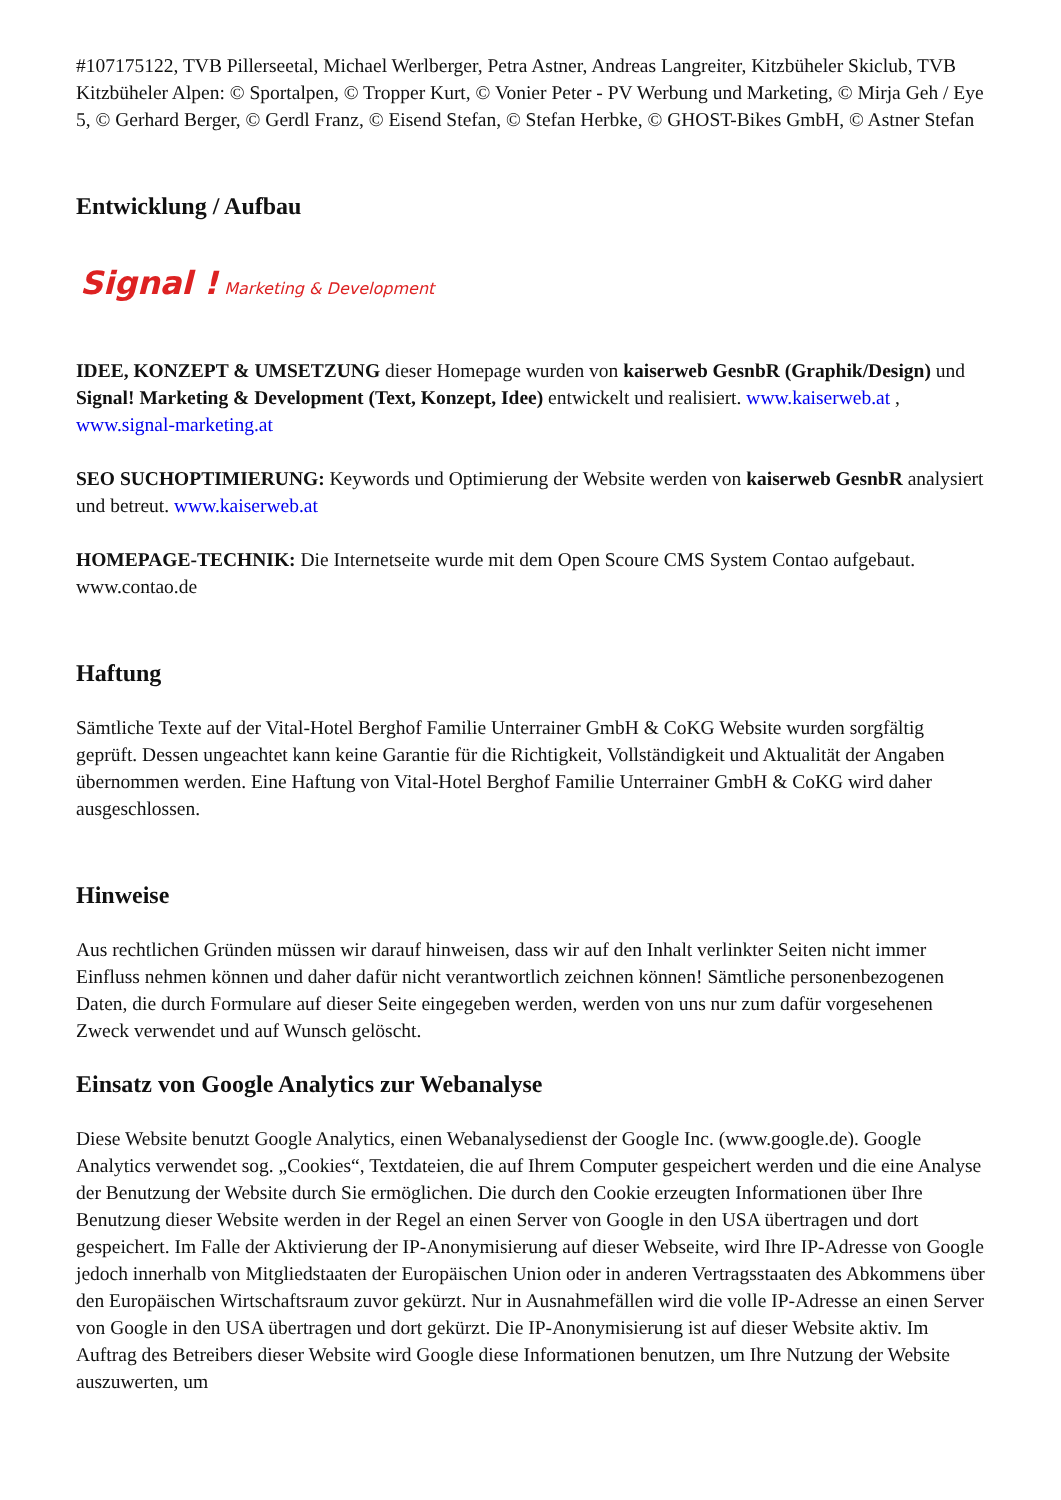#107175122, TVB Pillerseetal, Michael Werlberger, Petra Astner, Andreas Langreiter, Kitzbüheler Skiclub, TVB Kitzbüheler Alpen: © Sportalpen, © Tropper Kurt, © Vonier Peter - PV Werbung und Marketing, © Mirja Geh / Eye 5, © Gerhard Berger, © Gerdl Franz, © Eisend Stefan, © Stefan Herbke, © GHOST-Bikes GmbH, © Astner Stefan
Entwicklung / Aufbau
Signal ! Marketing & Development
IDEE, KONZEPT & UMSETZUNG dieser Homepage wurden von kaiserweb GesnbR (Graphik/Design) und Signal! Marketing & Development (Text, Konzept, Idee) entwickelt und realisiert. www.kaiserweb.at , www.signal-marketing.at
SEO SUCHOPTIMIERUNG: Keywords und Optimierung der Website werden von kaiserweb GesnbR analysiert und betreut. www.kaiserweb.at
HOMEPAGE-TECHNIK: Die Internetseite wurde mit dem Open Scoure CMS System Contao aufgebaut. www.contao.de
Haftung
Sämtliche Texte auf der Vital-Hotel Berghof Familie Unterrainer GmbH & CoKG Website wurden sorgfältig geprüft. Dessen ungeachtet kann keine Garantie für die Richtigkeit, Vollständigkeit und Aktualität der Angaben übernommen werden. Eine Haftung von Vital-Hotel Berghof Familie Unterrainer GmbH & CoKG wird daher ausgeschlossen.
Hinweise
Aus rechtlichen Gründen müssen wir darauf hinweisen, dass wir auf den Inhalt verlinkter Seiten nicht immer Einfluss nehmen können und daher dafür nicht verantwortlich zeichnen können! Sämtliche personenbezogenen Daten, die durch Formulare auf dieser Seite eingegeben werden, werden von uns nur zum dafür vorgesehenen Zweck verwendet und auf Wunsch gelöscht.
Einsatz von Google Analytics zur Webanalyse
Diese Website benutzt Google Analytics, einen Webanalysedienst der Google Inc. (www.google.de). Google Analytics verwendet sog. „Cookies“, Textdateien, die auf Ihrem Computer gespeichert werden und die eine Analyse der Benutzung der Website durch Sie ermöglichen. Die durch den Cookie erzeugten Informationen über Ihre Benutzung dieser Website werden in der Regel an einen Server von Google in den USA übertragen und dort gespeichert. Im Falle der Aktivierung der IP-Anonymisierung auf dieser Webseite, wird Ihre IP-Adresse von Google jedoch innerhalb von Mitgliedstaaten der Europäischen Union oder in anderen Vertragsstaaten des Abkommens über den Europäischen Wirtschaftsraum zuvor gekürzt. Nur in Ausnahmefällen wird die volle IP-Adresse an einen Server von Google in den USA übertragen und dort gekürzt. Die IP-Anonymisierung ist auf dieser Website aktiv. Im Auftrag des Betreibers dieser Website wird Google diese Informationen benutzen, um Ihre Nutzung der Website auszuwerten, um